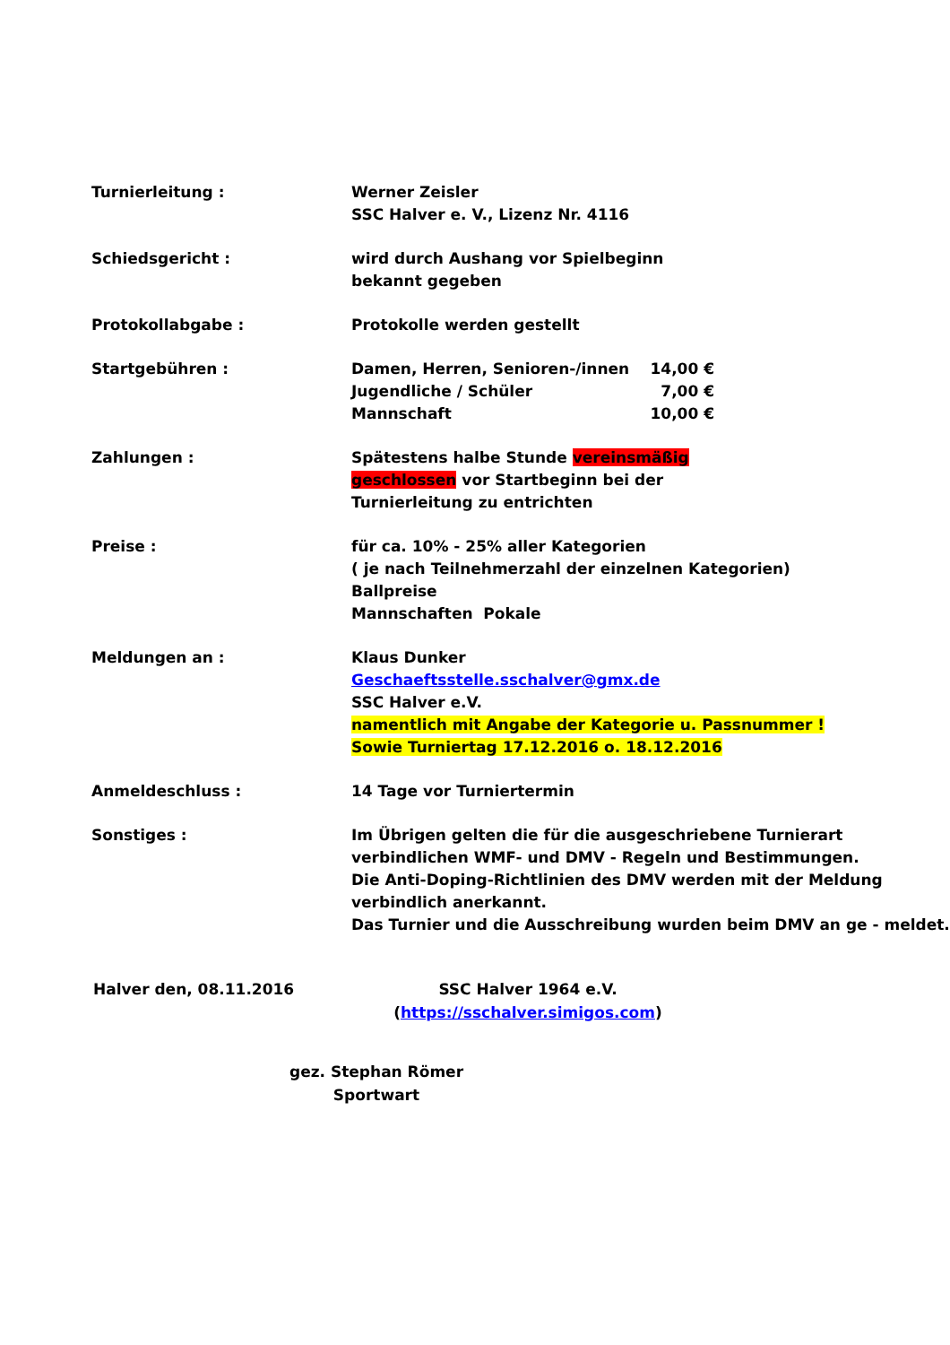Turnierleitung : Werner Zeisler
SSC Halver e. V., Lizenz Nr. 4116
Schiedsgericht : wird durch Aushang vor Spielbeginn
bekannt gegeben
Protokollabgabe : Protokolle werden gestellt
Startgebühren : Damen, Herren, Senioren-/innen 14,00 €
Jugendliche / Schüler 7,00 €
Mannschaft 10,00 €
Zahlungen : Spätestens halbe Stunde vereinsmäßig
geschlossen vor Startbeginn bei der
Turnierleitung zu entrichten
Preise : für ca. 10% - 25% aller Kategorien
( je nach Teilnehmerzahl der einzelnen Kategorien)
Ballpreise
Mannschaften Pokale
Meldungen an : Klaus Dunker
Geschaeftsstelle.sschalver@gmx.de
SSC Halver e.V.
namentlich mit Angabe der Kategorie u. Passnummer !
Sowie Turniertag 17.12.2016 o. 18.12.2016
Anmeldeschluss : 14 Tage vor Turniertermin
Sonstiges : Im Übrigen gelten die für die ausgeschriebene Turnierart verbindlichen WMF- und DMV - Regeln und Bestimmungen.
Die Anti-Doping-Richtlinien des DMV werden mit der Meldung verbindlich anerkannt.
Das Turnier und die Ausschreibung wurden beim DMV an ge - meldet.
Halver den, 08.11.2016 SSC Halver 1964 e.V.
(https://sschalver.simigos.com)
gez. Stephan Römer
Sportwart